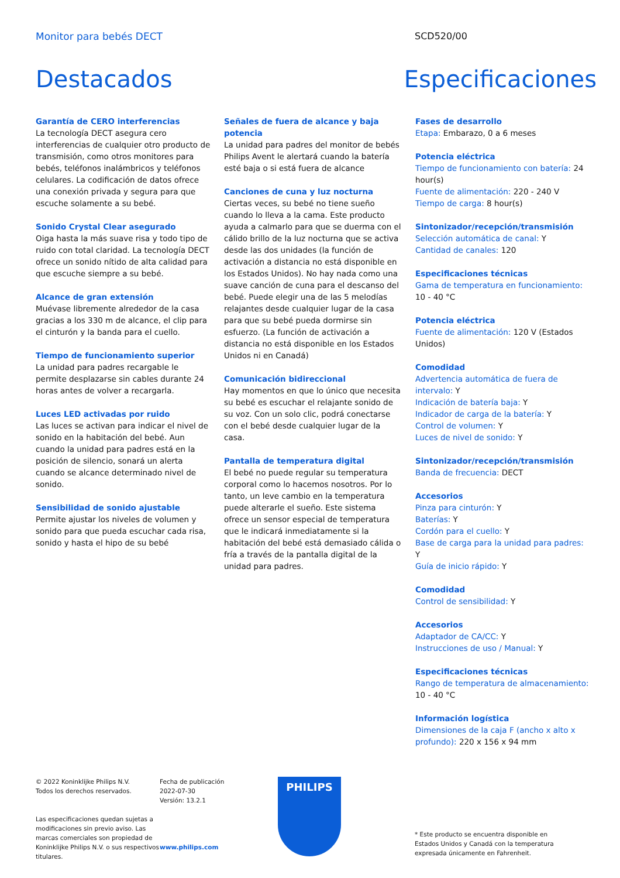Monitor para bebés DECT SCD520/00
Destacados Especificaciones
Garantía de CERO interferencias
La tecnología DECT asegura cero interferencias de cualquier otro producto de transmisión, como otros monitores para bebés, teléfonos inalámbricos y teléfonos celulares. La codificación de datos ofrece una conexión privada y segura para que escuche solamente a su bebé.
Sonido Crystal Clear asegurado
Oiga hasta la más suave risa y todo tipo de ruido con total claridad. La tecnología DECT ofrece un sonido nítido de alta calidad para que escuche siempre a su bebé.
Alcance de gran extensión
Muévase libremente alrededor de la casa gracias a los 330 m de alcance, el clip para el cinturón y la banda para el cuello.
Tiempo de funcionamiento superior
La unidad para padres recargable le permite desplazarse sin cables durante 24 horas antes de volver a recargarla.
Luces LED activadas por ruido
Las luces se activan para indicar el nivel de sonido en la habitación del bebé. Aun cuando la unidad para padres está en la posición de silencio, sonará un alerta cuando se alcance determinado nivel de sonido.
Sensibilidad de sonido ajustable
Permite ajustar los niveles de volumen y sonido para que pueda escuchar cada risa, sonido y hasta el hipo de su bebé
Señales de fuera de alcance y baja potencia
La unidad para padres del monitor de bebés Philips Avent le alertará cuando la batería esté baja o si está fuera de alcance
Canciones de cuna y luz nocturna
Ciertas veces, su bebé no tiene sueño cuando lo lleva a la cama. Este producto ayuda a calmarlo para que se duerma con el cálido brillo de la luz nocturna que se activa desde las dos unidades (la función de activación a distancia no está disponible en los Estados Unidos). No hay nada como una suave canción de cuna para el descanso del bebé. Puede elegir una de las 5 melodías relajantes desde cualquier lugar de la casa para que su bebé pueda dormirse sin esfuerzo. (La función de activación a distancia no está disponible en los Estados Unidos ni en Canadá)
Comunicación bidireccional
Hay momentos en que lo único que necesita su bebé es escuchar el relajante sonido de su voz. Con un solo clic, podrá conectarse con el bebé desde cualquier lugar de la casa.
Pantalla de temperatura digital
El bebé no puede regular su temperatura corporal como lo hacemos nosotros. Por lo tanto, un leve cambio en la temperatura puede alterarle el sueño. Este sistema ofrece un sensor especial de temperatura que le indicará inmediatamente si la habitación del bebé está demasiado cálida o fría a través de la pantalla digital de la unidad para padres.
Fases de desarrollo
Etapa: Embarazo, 0 a 6 meses
Potencia eléctrica
Tiempo de funcionamiento con batería: 24 hour(s)
Fuente de alimentación: 220 - 240 V
Tiempo de carga: 8 hour(s)
Sintonizador/recepción/transmisión
Selección automática de canal: Y
Cantidad de canales: 120
Especificaciones técnicas
Gama de temperatura en funcionamiento: 10 - 40 °C
Potencia eléctrica
Fuente de alimentación: 120 V (Estados Unidos)
Comodidad
Advertencia automática de fuera de intervalo: Y
Indicación de batería baja: Y
Indicador de carga de la batería: Y
Control de volumen: Y
Luces de nivel de sonido: Y
Sintonizador/recepción/transmisión
Banda de frecuencia: DECT
Accesorios
Pinza para cinturón: Y
Baterías: Y
Cordón para el cuello: Y
Base de carga para la unidad para padres: Y
Guía de inicio rápido: Y
Comodidad
Control de sensibilidad: Y
Accesorios
Adaptador de CA/CC: Y
Instrucciones de uso / Manual: Y
Especificaciones técnicas
Rango de temperatura de almacenamiento: 10 - 40 °C
Información logística
Dimensiones de la caja F (ancho x alto x profundo): 220 x 156 x 94 mm
© 2022 Koninklijke Philips N.V.
Todos los derechos reservados.
Las especificaciones quedan sujetas a modificaciones sin previo aviso. Las marcas comerciales son propiedad de Koninklijke Philips N.V. o sus respectivos titulares.
Fecha de publicación
2022-07-30
Versión: 13.2.1
www.philips.com
PHILIPS
* Este producto se encuentra disponible en Estados Unidos y Canadá con la temperatura expresada únicamente en Fahrenheit.